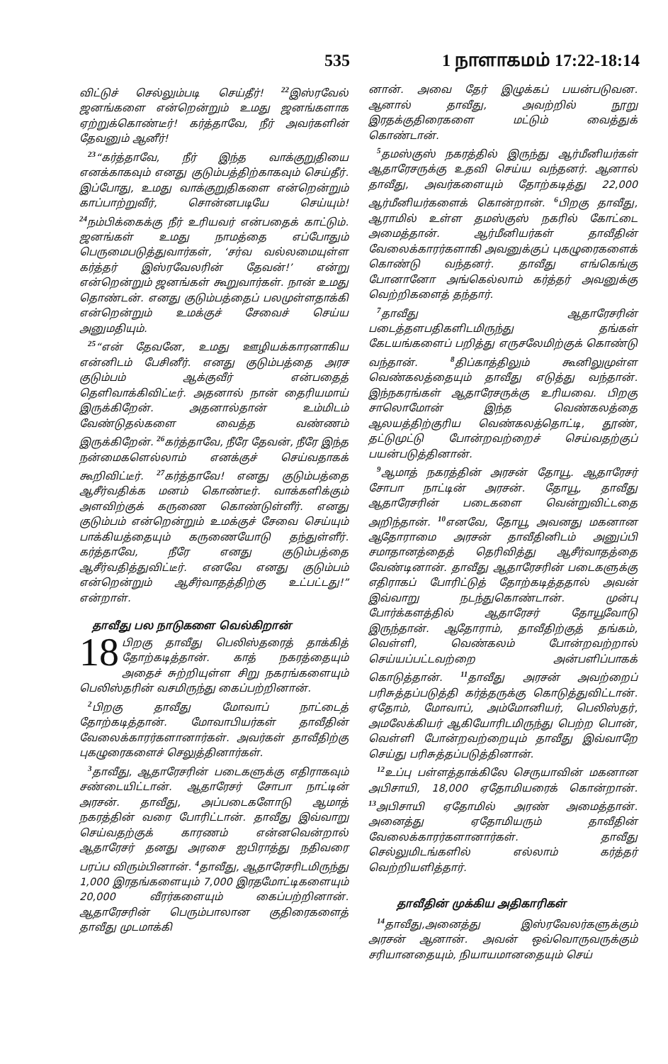535 1 நாளாகமம் 17:22-18:14
விட்டுச் செல்லும்படி செய்தீர்! <sup>22</sup>இஸ்ரவேல் ஜனங்களை என்றென்றும் உமது ஜனங்களாக ஏற்றுக்கொண்டீர்! கர்த்தாவே, நீர் அவர்களின் தேவனும் ஆனீர்!
<sup>23</sup> “கர்த்தாவே, நீர் இந்த வாக்குறுதியை எனக்காகவும் எனது குடும்பத்திற்காகவும் செய்தீர். இப்போது, உமது வாக்குறுதிகளை என்றென்றும் காப்பாற்றுவீர், சொன்னபடியே செய்யும்! <sup>24</sup>நம்பிக்கைக்கு நீர் உரியவர் என்பதைக் காட்டும். ஜனங்கள் உமது நாமத்தை எப்போதும் பெருமைபடுத்துவார்கள், ‘சர்வ வல்லமையுள்ள கர்த்தர் இஸ்ரவேலரின் தேவன்!’ என்று என்றென்றும் ஜனங்கள் கூறுவார்கள். நான் உமது தொண்டன். எனது குடும்பத்தைப் பலமுள்ளதாக்கி என்றென்றும் உமக்குச் சேவைச் செய்ய அனுமதியும்.
<sup>25</sup> “என் தேவனே, உமது ஊழியக்காரனாகிய என்னிடம் பேசினீர். எனது குடும்பத்தை அரச குடும்பம் ஆக்குவீர் என்பதைத் தெளிவாக்கிவிட்டீர். அதனால் நான் தைரியமாய் இருக்கிறேன். அதனால்தான் உம்மிடம் வேண்டுதல்களை வைத்த வண்ணம் இருக்கிறேன். <sup>26</sup>கர்த்தாவே, நீரே தேவன், நீரே இந்த நன்மைகளெல்லாம் எனக்குச் செய்வதாகக் கூறிவிட்டீர். <sup>27</sup>கர்த்தாவே! எனது குடும்பத்தை ஆசீர்வதிக்க மனம் கொண்டீர். வாக்களிக்கும் அளவிற்குக் கருணை கொண்டுள்ளீர். எனது குடும்பம் என்றென்றும் உமக்குச் சேவை செய்யும் பாக்கியத்தையும் கருணையோடு தந்துள்ளீர். கர்த்தாவே, நீரே எனது குடும்பத்தை ஆசீர்வதித்துவிட்டீர். எனவே எனது குடும்பம் என்றென்றும் ஆசீர்வாதத்திற்கு உட்பட்டது!” என்றாள்.
தாவீது பல நாடுகளை வெல்கிறான்
18 பிறகு தாவீது பெலிஸ்தரைத் தாக்கித் தோற்கடித்தான். காத் நகரத்தையும் அதைச் சுற்றியுள்ள சிறு நகரங்களையும் பெலிஸ்தரின் வசமிருந்து கைப்பற்றினான்.
<sup>2</sup> பிறகு தாவீது மோவாப் நாட்டைத் தோற்கடித்தான். மோவாபியர்கள் தாவீதின் வேலைக்காரர்களானார்கள். அவர்கள் தாவீதிற்கு புகழுரைகளைச் செலுத்தினார்கள்.
<sup>3</sup> தாவீது, ஆதாரேசரின் படைகளுக்கு எதிராகவும் சண்டையிட்டான். ஆதாரேசர் சோபா நாட்டின் அரசன். தாவீது, அப்படைகளோடு ஆமாத் நகரத்தின் வரை போரிட்டான். தாவீது இவ்வாறு செய்வதற்குக் காரணம் என்னவென்றால் ஆதாரேசர் தனது அரசை ஐபிராத்து நதிவரை பரப்ப விரும்பினான். <sup>4</sup>தாவீது, ஆதாரேசரிடமிருந்து 1,000 இரதங்களையும் 7,000 இரதமோட்டிகளையும் 20,000 வீரர்களையும் கைப்பற்றினான். ஆதாரேசரின் பெரும்பாலான குதிரைகளைத் தாவீது முடமாக்கி
னான். அவை தேர் இழுக்கப் பயன்படுவன. ஆனால் தாவீது, அவற்றில் நூறு இரதக்குதிரைகளை மட்டும் வைத்துக் கொண்டான்.
<sup>5</sup> தமஸ்குஸ் நகரத்தில் இருந்து ஆர்மீனியர்கள் ஆதாரேசருக்கு உதவி செய்ய வந்தனர். ஆனால் தாவீது, அவர்களையும் தோற்கடித்து 22,000 ஆர்மீனியர்களைக் கொன்றான். <sup>6</sup>பிறகு தாவீது, ஆராமில் உள்ள தமஸ்குஸ் நகரில் கோட்டை அமைத்தான். ஆர்மீனியர்கள் தாவீதின் வேலைக்காரர்களாகி அவனுக்குப் புகழுரைகளைக் கொண்டு வந்தனர். தாவீது எங்கெங்கு போனானோ அங்கெல்லாம் கர்த்தர் அவனுக்கு வெற்றிகளைத் தந்தார்.
<sup>7</sup> தாவீது ஆதாரேசரின் படைத்தளபதிகளிடமிருந்து தங்கள் கேடயங்களைப் பறித்து எருசலேமிற்குக் கொண்டு வந்தான். <sup>8</sup>திப்காத்திலும் கூனிலுமுள்ள வெண்கலத்தையும் தாவீது எடுத்து வந்தான். இந்நகரங்கள் ஆதாரேசருக்கு உரியவை. பிறகு சாலொமோன் இந்த வெண்கலத்தை ஆலயத்திற்குரிய வெண்கலத்தொட்டி, தூண், தட்டுமுட்டு போன்றவற்றைச் செய்வதற்குப் பயன்படுத்தினான்.
<sup>9</sup> ஆமாத் நகரத்தின் அரசன் தோயூ. ஆதாரேசர் சோபா நாட்டின் அரசன். தோயூ, தாவீது ஆதாரேசரின் படைகளை வென்றுவிட்டதை அறிந்தான். <sup>10</sup>எனவே, தோயூ அவனது மகனான ஆதோராமை அரசன் தாவீதினிடம் அனுப்பி சமாதானத்தைத் தெரிவித்து ஆசீர்வாதத்தை வேண்டினான். தாவீது ஆதாரேசரின் படைகளுக்கு எதிராகப் போரிட்டுத் தோற்கடித்ததால் அவன் இவ்வாறு நடந்துகொண்டான். முன்பு போர்க்களத்தில் ஆதாரேசர் தோயூவோடு இருந்தான். ஆதோராம், தாவீதிற்குத் தங்கம், வெள்ளி, வெண்கலம் போன்றவற்றால் செய்யப்பட்டவற்றை அன்பளிப்பாகக் கொடுத்தான். <sup>11</sup>தாவீது அரசன் அவற்றைப் பரிசுத்தப்படுத்தி கர்த்தருக்கு கொடுத்துவிட்டான். ஏதோம், மோவாப், அம்மோனியர், பெலிஸ்தர், அமலேக்கியர் ஆகியோரிடமிருந்து பெற்ற பொன், வெள்ளி போன்றவற்றையும் தாவீது இவ்வாறே செய்து பரிசுத்தப்படுத்தினான்.
<sup>12</sup> உப்பு பள்ளத்தாக்கிலே செருயாவின் மகனான அபிசாயி, 18,000 ஏதோமியரைக் கொன்றான். <sup>13</sup>அபிசாயி ஏதோமில் அரண் அமைத்தான். அனைத்து ஏதோமியரும் தாவீதின் வேலைக்காரர்களானார்கள். தாவீது செல்லுமிடங்களில் எல்லாம் கர்த்தர் வெற்றியளித்தார்.
தாவீதின் முக்கிய அதிகாரிகள்
<sup>14</sup> தாவீது,அனைத்து இஸ்ரவேலர்களுக்கும் அரசன் ஆனான். அவன் ஒவ்வொருவருக்கும் சரியானதையும், நியாயமானதையும் செய்